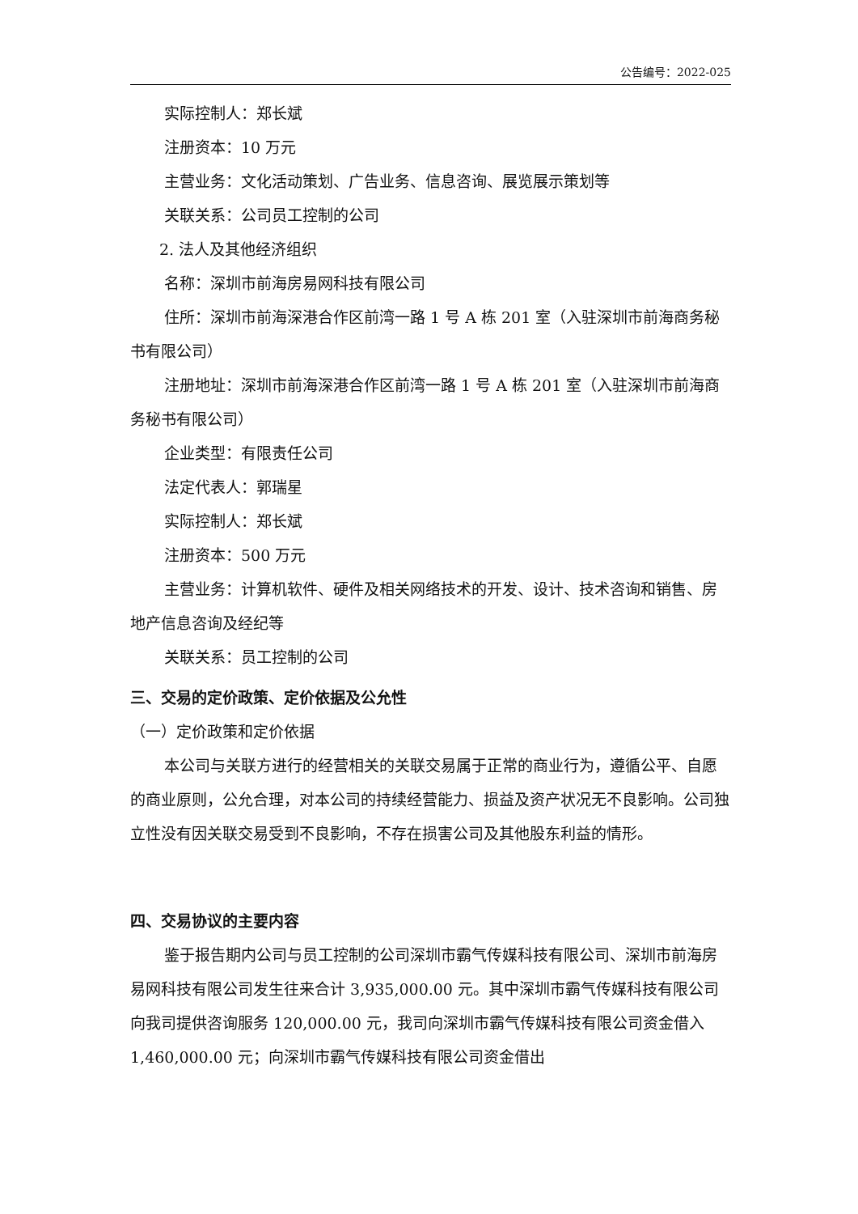公告编号：2022-025
实际控制人：郑长斌
注册资本：10 万元
主营业务：文化活动策划、广告业务、信息咨询、展览展示策划等
关联关系：公司员工控制的公司
2. 法人及其他经济组织
名称：深圳市前海房易网科技有限公司
住所：深圳市前海深港合作区前湾一路 1 号 A 栋 201 室（入驻深圳市前海商务秘书有限公司）
注册地址：深圳市前海深港合作区前湾一路 1 号 A 栋 201 室（入驻深圳市前海商务秘书有限公司）
企业类型：有限责任公司
法定代表人：郭瑞星
实际控制人：郑长斌
注册资本：500 万元
主营业务：计算机软件、硬件及相关网络技术的开发、设计、技术咨询和销售、房地产信息咨询及经纪等
关联关系：员工控制的公司
三、交易的定价政策、定价依据及公允性
（一）定价政策和定价依据
本公司与关联方进行的经营相关的关联交易属于正常的商业行为，遵循公平、自愿的商业原则，公允合理，对本公司的持续经营能力、损益及资产状况无不良影响。公司独立性没有因关联交易受到不良影响，不存在损害公司及其他股东利益的情形。
四、交易协议的主要内容
鉴于报告期内公司与员工控制的公司深圳市霸气传媒科技有限公司、深圳市前海房易网科技有限公司发生往来合计 3,935,000.00 元。其中深圳市霸气传媒科技有限公司向我司提供咨询服务 120,000.00 元，我司向深圳市霸气传媒科技有限公司资金借入 1,460,000.00 元；向深圳市霸气传媒科技有限公司资金借出